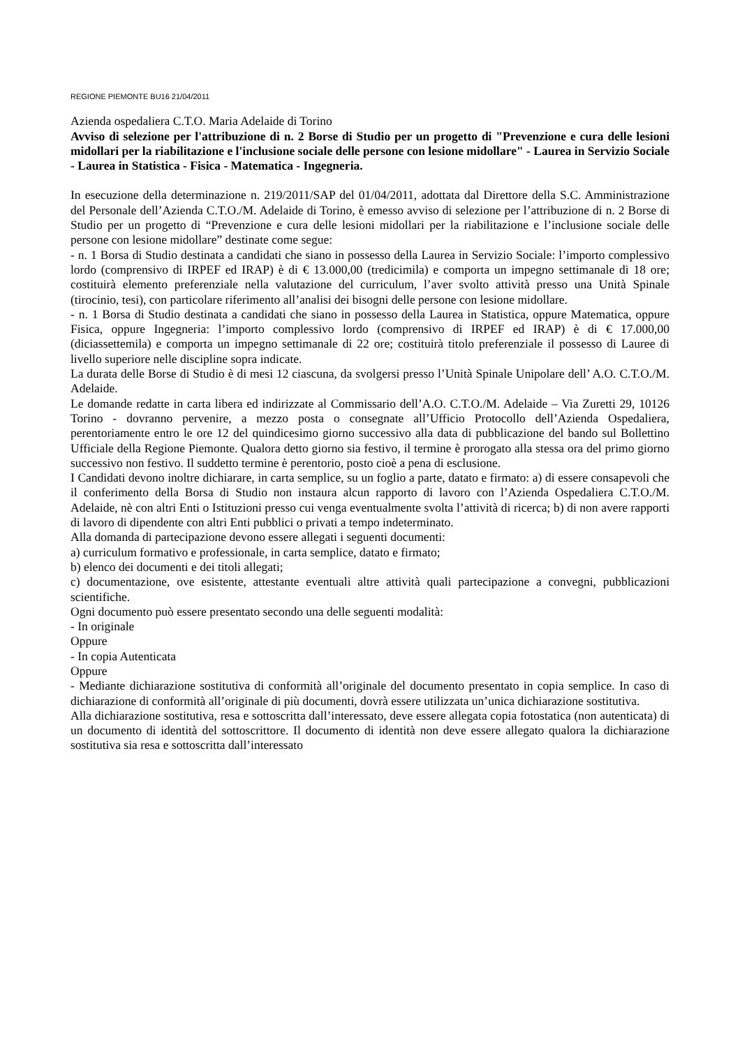REGIONE PIEMONTE BU16 21/04/2011
Azienda ospedaliera C.T.O. Maria Adelaide di Torino
Avviso di selezione per l'attribuzione di n. 2 Borse di Studio per un progetto di "Prevenzione e cura delle lesioni midollari per la riabilitazione e l'inclusione sociale delle persone con lesione midollare" - Laurea in Servizio Sociale - Laurea in Statistica - Fisica - Matematica - Ingegneria.
In esecuzione della determinazione n. 219/2011/SAP del 01/04/2011, adottata dal Direttore della S.C. Amministrazione del Personale dell’Azienda C.T.O./M. Adelaide di Torino, è emesso avviso di selezione per l’attribuzione di n. 2 Borse di Studio per un progetto di “Prevenzione e cura delle lesioni midollari per la riabilitazione e l’inclusione sociale delle persone con lesione midollare” destinate come segue:
- n. 1 Borsa di Studio destinata a candidati che siano in possesso della Laurea in Servizio Sociale: l’importo complessivo lordo (comprensivo di IRPEF ed IRAP) è di € 13.000,00 (tredicimila) e comporta un impegno settimanale di 18 ore; costituirà elemento preferenziale nella valutazione del curriculum, l’aver svolto attività presso una Unità Spinale (tirocinio, tesi), con particolare riferimento all’analisi dei bisogni delle persone con lesione midollare.
- n. 1 Borsa di Studio destinata a candidati che siano in possesso della Laurea in Statistica, oppure Matematica, oppure Fisica, oppure Ingegneria: l’importo complessivo lordo (comprensivo di IRPEF ed IRAP) è di € 17.000,00 (diciassettemila) e comporta un impegno settimanale di 22 ore; costituirà titolo preferenziale il possesso di Lauree di livello superiore nelle discipline sopra indicate.
La durata delle Borse di Studio è di mesi 12 ciascuna, da svolgersi presso l’Unità Spinale Unipolare dell’ A.O. C.T.O./M. Adelaide.
Le domande redatte in carta libera ed indirizzate al Commissario dell’A.O. C.T.O./M. Adelaide – Via Zuretti 29, 10126 Torino - dovranno pervenire, a mezzo posta o consegnate all’Ufficio Protocollo dell’Azienda Ospedaliera, perentoriamente entro le ore 12 del quindicesimo giorno successivo alla data di pubblicazione del bando sul Bollettino Ufficiale della Regione Piemonte. Qualora detto giorno sia festivo, il termine è prorogato alla stessa ora del primo giorno successivo non festivo. Il suddetto termine è perentorio, posto cioè a pena di esclusione.
I Candidati devono inoltre dichiarare, in carta semplice, su un foglio a parte, datato e firmato: a) di essere consapevoli che il conferimento della Borsa di Studio non instaura alcun rapporto di lavoro con l’Azienda Ospedaliera C.T.O./M. Adelaide, nè con altri Enti o Istituzioni presso cui venga eventualmente svolta l’attività di ricerca; b) di non avere rapporti di lavoro di dipendente con altri Enti pubblici o privati a tempo indeterminato.
Alla domanda di partecipazione devono essere allegati i seguenti documenti:
a) curriculum formativo e professionale, in carta semplice, datato e firmato;
b) elenco dei documenti e dei titoli allegati;
c) documentazione, ove esistente, attestante eventuali altre attività quali partecipazione a convegni, pubblicazioni scientifiche.
Ogni documento può essere presentato secondo una delle seguenti modalità:
- In originale
Oppure
- In copia Autenticata
Oppure
- Mediante dichiarazione sostitutiva di conformità all’originale del documento presentato in copia semplice. In caso di dichiarazione di conformità all’originale di più documenti, dovrà essere utilizzata un’unica dichiarazione sostitutiva.
Alla dichiarazione sostitutiva, resa e sottoscritta dall’interessato, deve essere allegata copia fotostatica (non autenticata) di un documento di identità del sottoscrittore. Il documento di identità non deve essere allegato qualora la dichiarazione sostitutiva sia resa e sottoscritta dall’interessato